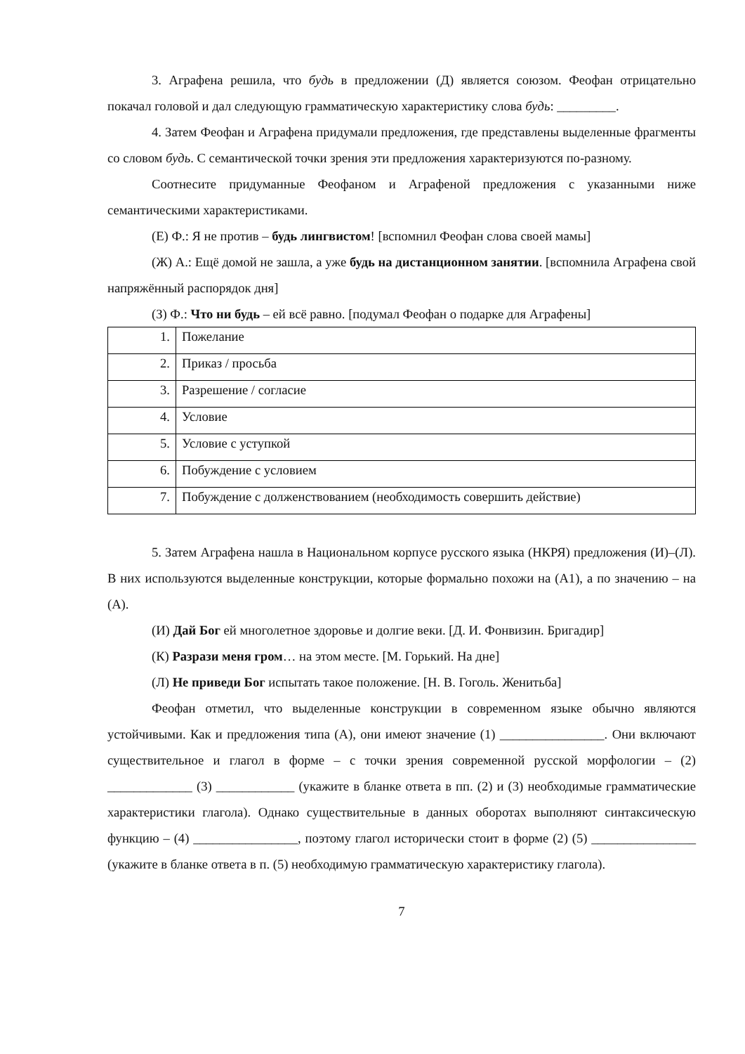3. Аграфена решила, что будь в предложении (Д) является союзом. Феофан отрицательно покачал головой и дал следующую грамматическую характеристику слова будь: _________.
4. Затем Феофан и Аграфена придумали предложения, где представлены выделенные фрагменты со словом будь. С семантической точки зрения эти предложения характеризуются по-разному.
Соотнесите придуманные Феофаном и Аграфеной предложения с указанными ниже семантическими характеристиками.
(Е) Ф.: Я не против – будь лингвистом! [вспомнил Феофан слова своей мамы]
(Ж) А.: Ещё домой не зашла, а уже будь на дистанционном занятии. [вспомнила Аграфена свой напряжённый распорядок дня]
(З) Ф.: Что ни будь – ей всё равно. [подумал Феофан о подарке для Аграфены]
| 1. | Пожелание |
| 2. | Приказ / просьба |
| 3. | Разрешение / согласие |
| 4. | Условие |
| 5. | Условие с уступкой |
| 6. | Побуждение с условием |
| 7. | Побуждение с долженствованием (необходимость совершить действие) |
5. Затем Аграфена нашла в Национальном корпусе русского языка (НКРЯ) предложения (И)–(Л). В них используются выделенные конструкции, которые формально похожи на (А1), а по значению – на (А).
(И) Дай Бог ей многолетное здоровье и долгие веки. [Д. И. Фонвизин. Бригадир]
(К) Разрази меня гром… на этом месте. [М. Горький. На дне]
(Л) Не приведи Бог испытать такое положение. [Н. В. Гоголь. Женитьба]
Феофан отметил, что выделенные конструкции в современном языке обычно являются устойчивыми. Как и предложения типа (А), они имеют значение (1) ________________. Они включают существительное и глагол в форме – с точки зрения современной русской морфологии – (2) _____________ (3) ____________ (укажите в бланке ответа в пп. (2) и (3) необходимые грамматические характеристики глагола). Однако существительные в данных оборотах выполняют синтаксическую функцию – (4) ________________, поэтому глагол исторически стоит в форме (2) (5) ________________ (укажите в бланке ответа в п. (5) необходимую грамматическую характеристику глагола).
7